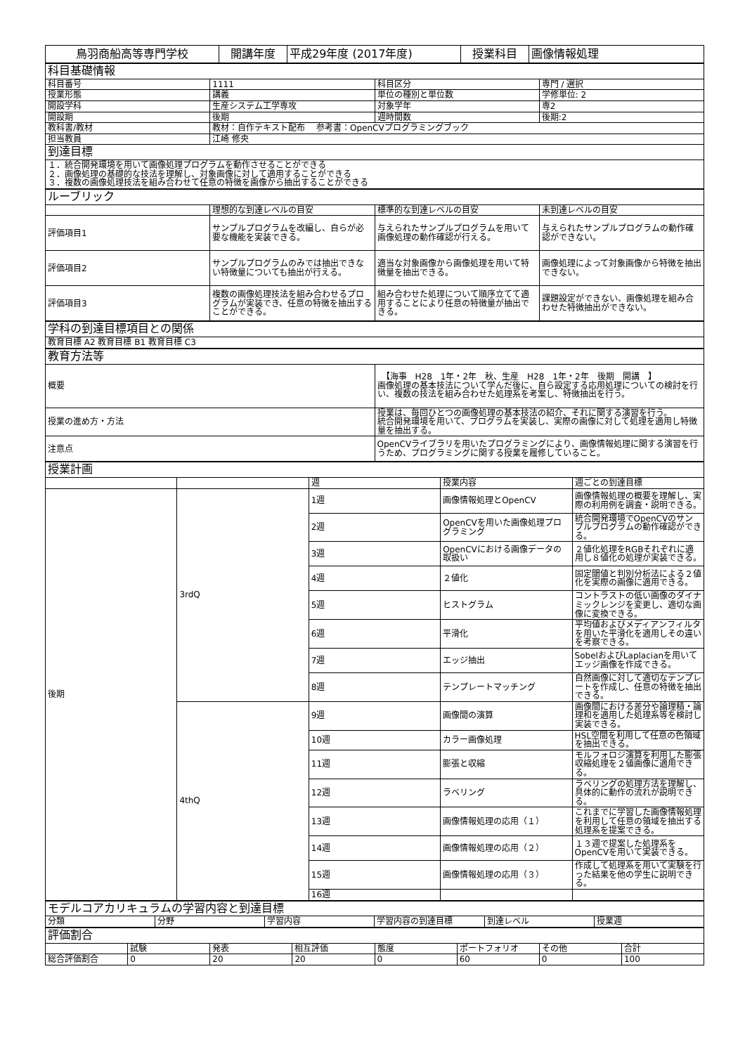| 鳥羽商船高等専門学校 | 開講年度 | 平成29年度 (2017年度) | 授業科目 | 画像情報処理 |
| 科目基礎情報 | | | |
| 科目番号 | 1111 | 科目区分 | 専門 / 選択 |
| 授業形態 | 講義 | 単位の種別と単位数 | 学修単位: 2 |
| 開設学科 | 生産システム工学専攻 | 対象学年 | 専2 |
| 開設期 | 後期 | 週時間数 | 後期:2 |
| 教科書/教材 | 教材：自作テキスト配布 参考書：OpenCVプログラミングブック | | |
| 担当教員 | 江崎 修央 | | |
| 到達目標 | | | |
| １．統合開発環境を用いて画像処理プログラムを動作させることができる ２．画像処理の基礎的な技法を理解し、対象画像に対して適用することができる ３．複数の画像処理技法を組み合わせて任意の特徴を画像から抽出することができる | | | |
| ルーブリック | | | |
| | 理想的な到達レベルの目安 | 標準的な到達レベルの目安 | 未到達レベルの目安 |
| 評価項目1 | サンプルプログラムを改編し、自らが必要な機能を実装できる。 | 与えられたサンプルプログラムを用いて画像処理の動作確認が行える。 | 与えられたサンプルプログラムの動作確認ができない。 |
| 評価項目2 | サンプルプログラムのみでは抽出できない特徴量についても抽出が行える。 | 適当な対象画像から画像処理を用いて特徴量を抽出できる。 | 画像処理によって対象画像から特徴を抽出できない。 |
| 評価項目3 | 複数の画像処理技法を組み合わせるプログラムが実装でき、任意の特徴を抽出することができる。 | 組み合わせた処理について順序立てて適用することにより任意の特徴量が抽出できる。 | 課題設定ができない、画像処理を組み合わせた特徴抽出ができない。 |
| 学科の到達目標項目との関係 |
| 教育目標 A2 教育目標 B1 教育目標 C3 |
| 教育方法等 | |
| 概要 | 【海事 H28 1年・2年 秋、生産 H28 1年・2年 後期 開講 】 画像処理の基本技法について学んだ後に、自ら設定する応用処理についての検討を行い、複数の技法を組み合わせた処理系を考案し、特徴抽出を行う。 |
| 授業の進め方・方法 | 授業は、毎回ひとつの画像処理の基本技法の紹介、それに関する演習を行う。 統合開発環境を用いて、プログラムを実装し、実際の画像に対して処理を適用し特徴量を抽出する。 |
| 注意点 | OpenCVライブラリを用いたプログラミングにより、画像情報処理に関する演習を行うため、プログラミングに関する授業を履修していること。 |
| 授業計画 | | | | |
| | | 週 | 授業内容 | 週ごとの到達目標 |
| 後期 | 3rdQ | 1週 | 画像情報処理とOpenCV | 画像情報処理の概要を理解し、実際の利用例を調査・説明できる。 |
| | | 2週 | OpenCVを用いた画像処理プログラミング | 統合開発環境でOpenCVのサンプルプログラムの動作確認ができる。 |
| | | 3週 | OpenCVにおける画像データの取扱い | ２値化処理をRGBそれぞれに適用し８値化の処理が実装できる。 |
| | | 4週 | ２値化 | 固定閾値と判別分析法による２値化を実際の画像に適用できる。 |
| | | 5週 | ヒストグラム | コントラストの低い画像のダイナミックレンジを変更し、適切な画像に変換できる。 |
| | | 6週 | 平滑化 | 平均値およびメディアンフィルタを用いた平滑化を適用しその違いを考察できる。 |
| | | 7週 | エッジ抽出 | SobelおよびLaplacianを用いてエッジ画像を作成できる。 |
| | | 8週 | テンプレートマッチング | 自然画像に対して適切なテンプレートを作成し、任意の特徴を抽出できる。 |
| | 4thQ | 9週 | 画像間の演算 | 画像間における差分や論理積・論理和を適用した処理系等を検討し実装できる。 |
| | | 10週 | カラー画像処理 | HSL空間を利用して任意の色領域を抽出できる。 |
| | | 11週 | 膨張と収縮 | モルフォロジ演算を利用した膨張収縮処理を２値画像に適用できる。 |
| | | 12週 | ラベリング | ラベリングの処理方法を理解し、具体的に動作の流れが説明できる。 |
| | | 13週 | 画像情報処理の応用（１） | これまでに学習した画像情報処理を利用して任意の領域を抽出する処理系を提案できる。 |
| | | 14週 | 画像情報処理の応用（２） | １３週で提案した処理系をOpenCVを用いて実装できる。 |
| | | 15週 | 画像情報処理の応用（３） | 作成して処理系を用いて実験を行った結果を他の学生に説明できる。 |
| | | 16週 | | |
| モデルコアカリキュラムの学習内容と到達目標 | | | | | |
| 分類 | 分野 | 学習内容 | 学習内容の到達目標 | 到達レベル | 授業週 |
| 評価割合 | | | | | | | |
| | 試験 | 発表 | 相互評価 | 態度 | ポートフォリオ | その他 | 合計 |
| 総合評価割合 | 0 | 20 | 20 | 0 | 60 | 0 | 100 |